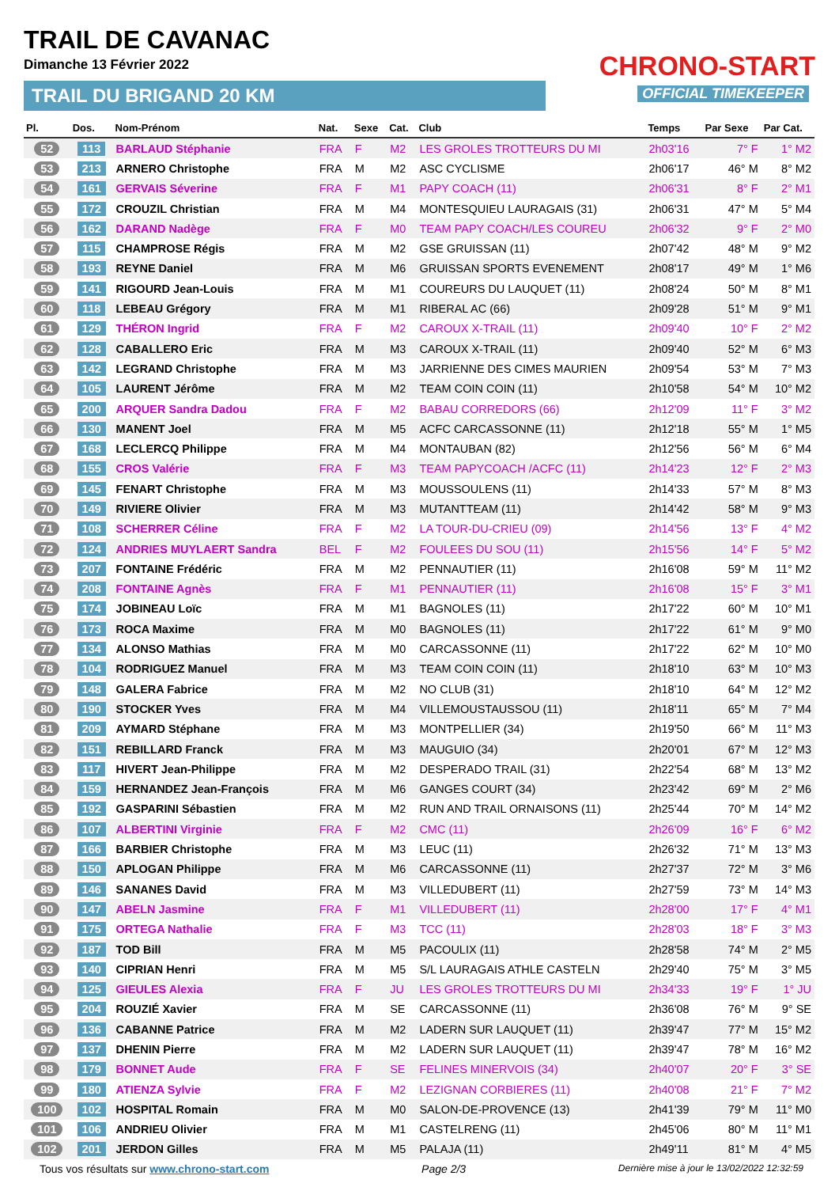TRAIL DE CAVANAC
Dimanche 13 Février 2022
TRAIL DU BRIGAND 20 KM
CHRONO-START
OFFICIAL TIMEKEEPER
| Pl. | Dos. | Nom-Prénom | Nat. | Sexe | Cat. | Club | Temps | Par Sexe | Par Cat. |
| --- | --- | --- | --- | --- | --- | --- | --- | --- | --- |
| 52 | 113 | BARLAUD Stéphanie | FRA | F | M2 | LES GROLES TROTTEURS DU MI | 2h03'16 | 7° F | 1° M2 |
| 53 | 213 | ARNERO Christophe | FRA | M | M2 | ASC CYCLISME | 2h06'17 | 46° M | 8° M2 |
| 54 | 161 | GERVAIS Séverine | FRA | F | M1 | PAPY COACH (11) | 2h06'31 | 8° F | 2° M1 |
| 55 | 172 | CROUZIL Christian | FRA | M | M4 | MONTESQUIEU LAURAGAIS (31) | 2h06'31 | 47° M | 5° M4 |
| 56 | 162 | DARAND Nadège | FRA | F | M0 | TEAM PAPY COACH/LES COUREU | 2h06'32 | 9° F | 2° M0 |
| 57 | 115 | CHAMPROSE Régis | FRA | M | M2 | GSE GRUISSAN (11) | 2h07'42 | 48° M | 9° M2 |
| 58 | 193 | REYNE Daniel | FRA | M | M6 | GRUISSAN SPORTS EVENEMENT | 2h08'17 | 49° M | 1° M6 |
| 59 | 141 | RIGOURD Jean-Louis | FRA | M | M1 | COUREURS DU LAUQUET (11) | 2h08'24 | 50° M | 8° M1 |
| 60 | 118 | LEBEAU Grégory | FRA | M | M1 | RIBERAL AC (66) | 2h09'28 | 51° M | 9° M1 |
| 61 | 129 | THÉRON Ingrid | FRA | F | M2 | CAROUX X-TRAIL (11) | 2h09'40 | 10° F | 2° M2 |
| 62 | 128 | CABALLERO Eric | FRA | M | M3 | CAROUX X-TRAIL (11) | 2h09'40 | 52° M | 6° M3 |
| 63 | 142 | LEGRAND Christophe | FRA | M | M3 | JARRIENNE DES CIMES MAURIEN | 2h09'54 | 53° M | 7° M3 |
| 64 | 105 | LAURENT Jérôme | FRA | M | M2 | TEAM COIN COIN (11) | 2h10'58 | 54° M | 10° M2 |
| 65 | 200 | ARQUER Sandra Dadou | FRA | F | M2 | BABAU CORREDORS (66) | 2h12'09 | 11° F | 3° M2 |
| 66 | 130 | MANENT Joel | FRA | M | M5 | ACFC CARCASSONNE (11) | 2h12'18 | 55° M | 1° M5 |
| 67 | 168 | LECLERCQ Philippe | FRA | M | M4 | MONTAUBAN (82) | 2h12'56 | 56° M | 6° M4 |
| 68 | 155 | CROS Valérie | FRA | F | M3 | TEAM PAPYCOACH /ACFC (11) | 2h14'23 | 12° F | 2° M3 |
| 69 | 145 | FENART Christophe | FRA | M | M3 | MOUSSOULENS (11) | 2h14'33 | 57° M | 8° M3 |
| 70 | 149 | RIVIERE Olivier | FRA | M | M3 | MUTANTTEAM (11) | 2h14'42 | 58° M | 9° M3 |
| 71 | 108 | SCHERRER Céline | FRA | F | M2 | LA TOUR-DU-CRIEU (09) | 2h14'56 | 13° F | 4° M2 |
| 72 | 124 | ANDRIES MUYLAERT Sandra | BEL | F | M2 | FOULEES DU SOU (11) | 2h15'56 | 14° F | 5° M2 |
| 73 | 207 | FONTAINE Frédéric | FRA | M | M2 | PENNAUTIER (11) | 2h16'08 | 59° M | 11° M2 |
| 74 | 208 | FONTAINE Agnès | FRA | F | M1 | PENNAUTIER (11) | 2h16'08 | 15° F | 3° M1 |
| 75 | 174 | JOBINEAU Loïc | FRA | M | M1 | BAGNOLES (11) | 2h17'22 | 60° M | 10° M1 |
| 76 | 173 | ROCA Maxime | FRA | M | M0 | BAGNOLES (11) | 2h17'22 | 61° M | 9° M0 |
| 77 | 134 | ALONSO Mathias | FRA | M | M0 | CARCASSONNE (11) | 2h17'22 | 62° M | 10° M0 |
| 78 | 104 | RODRIGUEZ Manuel | FRA | M | M3 | TEAM COIN COIN (11) | 2h18'10 | 63° M | 10° M3 |
| 79 | 148 | GALERA Fabrice | FRA | M | M2 | NO CLUB (31) | 2h18'10 | 64° M | 12° M2 |
| 80 | 190 | STOCKER Yves | FRA | M | M4 | VILLEMOUSTAUSSOU (11) | 2h18'11 | 65° M | 7° M4 |
| 81 | 209 | AYMARD Stéphane | FRA | M | M3 | MONTPELLIER (34) | 2h19'50 | 66° M | 11° M3 |
| 82 | 151 | REBILLARD Franck | FRA | M | M3 | MAUGUIO (34) | 2h20'01 | 67° M | 12° M3 |
| 83 | 117 | HIVERT Jean-Philippe | FRA | M | M2 | DESPERADO TRAIL (31) | 2h22'54 | 68° M | 13° M2 |
| 84 | 159 | HERNANDEZ Jean-François | FRA | M | M6 | GANGES COURT (34) | 2h23'42 | 69° M | 2° M6 |
| 85 | 192 | GASPARINI Sébastien | FRA | M | M2 | RUN AND TRAIL ORNAISONS (11) | 2h25'44 | 70° M | 14° M2 |
| 86 | 107 | ALBERTINI Virginie | FRA | F | M2 | CMC (11) | 2h26'09 | 16° F | 6° M2 |
| 87 | 166 | BARBIER Christophe | FRA | M | M3 | LEUC (11) | 2h26'32 | 71° M | 13° M3 |
| 88 | 150 | APLOGAN Philippe | FRA | M | M6 | CARCASSONNE (11) | 2h27'37 | 72° M | 3° M6 |
| 89 | 146 | SANANES David | FRA | M | M3 | VILLEDUBERT (11) | 2h27'59 | 73° M | 14° M3 |
| 90 | 147 | ABELN Jasmine | FRA | F | M1 | VILLEDUBERT (11) | 2h28'00 | 17° F | 4° M1 |
| 91 | 175 | ORTEGA Nathalie | FRA | F | M3 | TCC (11) | 2h28'03 | 18° F | 3° M3 |
| 92 | 187 | TOD Bill | FRA | M | M5 | PACOULIX (11) | 2h28'58 | 74° M | 2° M5 |
| 93 | 140 | CIPRIAN Henri | FRA | M | M5 | S/L LAURAGAIS ATHLE CASTELN | 2h29'40 | 75° M | 3° M5 |
| 94 | 125 | GIEULES Alexia | FRA | F | JU | LES GROLES TROTTEURS DU MI | 2h34'33 | 19° F | 1° JU |
| 95 | 204 | ROUZIÉ Xavier | FRA | M | SE | CARCASSONNE (11) | 2h36'08 | 76° M | 9° SE |
| 96 | 136 | CABANNE Patrice | FRA | M | M2 | LADERN SUR LAUQUET (11) | 2h39'47 | 77° M | 15° M2 |
| 97 | 137 | DHENIN Pierre | FRA | M | M2 | LADERN SUR LAUQUET (11) | 2h39'47 | 78° M | 16° M2 |
| 98 | 179 | BONNET Aude | FRA | F | SE | FELINES MINERVOIS (34) | 2h40'07 | 20° F | 3° SE |
| 99 | 180 | ATIENZA Sylvie | FRA | F | M2 | LEZIGNAN CORBIERES (11) | 2h40'08 | 21° F | 7° M2 |
| 100 | 102 | HOSPITAL Romain | FRA | M | M0 | SALON-DE-PROVENCE (13) | 2h41'39 | 79° M | 11° M0 |
| 101 | 106 | ANDRIEU Olivier | FRA | M | M1 | CASTELRENG (11) | 2h45'06 | 80° M | 11° M1 |
| 102 | 201 | JERDON Gilles | FRA | M | M5 | PALAJA (11) | 2h49'11 | 81° M | 4° M5 |
Tous vos résultats sur www.chrono-start.com Page 2/3 Dernière mise à jour le 13/02/2022 12:32:59